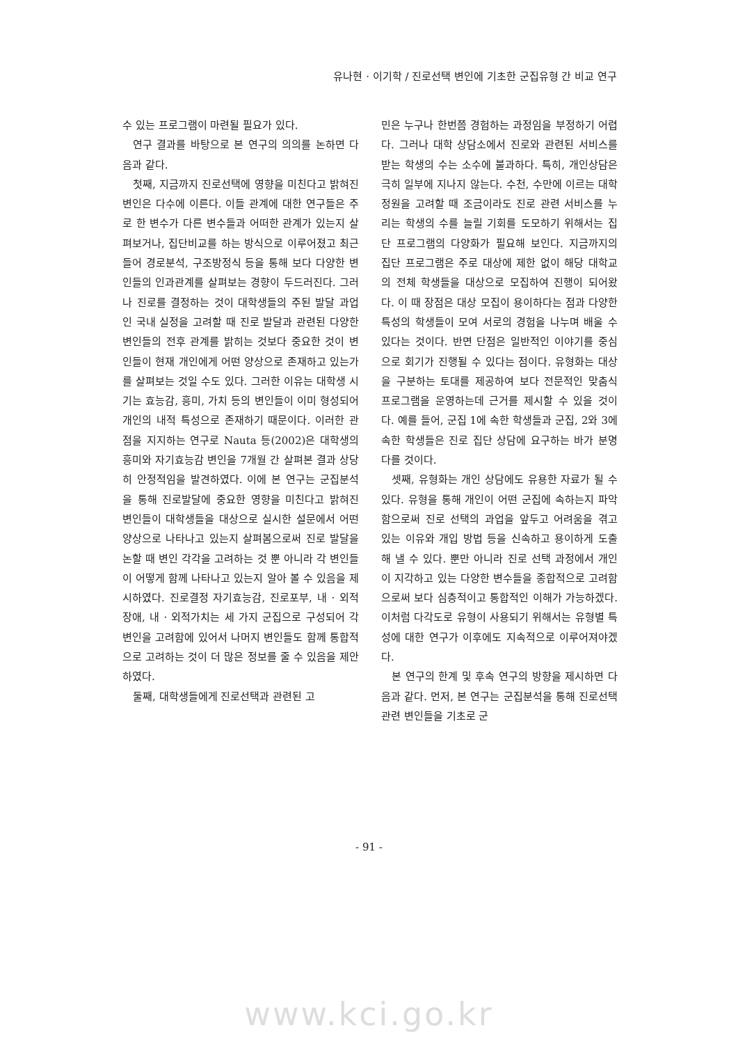유나현 · 이기학 / 진로선택 변인에 기초한 군집유형 간 비교 연구
수 있는 프로그램이 마련될 필요가 있다.
연구 결과를 바탕으로 본 연구의 의의를 논하면 다음과 같다.
첫째, 지금까지 진로선택에 영향을 미친다고 밝혀진 변인은 다수에 이른다. 이들 관계에 대한 연구들은 주로 한 변수가 다른 변수들과 어떠한 관계가 있는지 살펴보거나, 집단비교를 하는 방식으로 이루어졌고 최근 들어 경로분석, 구조방정식 등을 통해 보다 다양한 변인들의 인과관계를 살펴보는 경향이 두드러진다. 그러나 진로를 결정하는 것이 대학생들의 주된 발달 과업인 국내 실정을 고려할 때 진로 발달과 관련된 다양한 변인들의 전후 관계를 밝히는 것보다 중요한 것이 변인들이 현재 개인에게 어떤 양상으로 존재하고 있는가를 살펴보는 것일 수도 있다. 그러한 이유는 대학생 시기는 효능감, 흥미, 가치 등의 변인들이 이미 형성되어 개인의 내적 특성으로 존재하기 때문이다. 이러한 관점을 지지하는 연구로 Nauta 등(2002)은 대학생의 흥미와 자기효능감 변인을 7개월 간 살펴본 결과 상당히 안정적임을 발견하였다. 이에 본 연구는 군집분석을 통해 진로발달에 중요한 영향을 미친다고 밝혀진 변인들이 대학생들을 대상으로 실시한 설문에서 어떤 양상으로 나타나고 있는지 살펴봄으로써 진로 발달을 논할 때 변인 각각을 고려하는 것 뿐 아니라 각 변인들이 어떻게 함께 나타나고 있는지 알아 볼 수 있음을 제시하였다. 진로결정 자기효능감, 진로포부, 내 · 외적장애, 내 · 외적가치는 세 가지 군집으로 구성되어 각 변인을 고려함에 있어서 나머지 변인들도 함께 통합적으로 고려하는 것이 더 많은 정보를 줄 수 있음을 제안하였다.
둘째, 대학생들에게 진로선택과 관련된 고
민은 누구나 한번쯤 경험하는 과정임을 부정하기 어렵다. 그러나 대학 상담소에서 진로와 관련된 서비스를 받는 학생의 수는 소수에 불과하다. 특히, 개인상담은 극히 일부에 지나지 않는다. 수천, 수만에 이르는 대학 정원을 고려할 때 조금이라도 진로 관련 서비스를 누리는 학생의 수를 늘릴 기회를 도모하기 위해서는 집단 프로그램의 다양화가 필요해 보인다. 지금까지의 집단 프로그램은 주로 대상에 제한 없이 해당 대학교의 전체 학생들을 대상으로 모집하여 진행이 되어왔다. 이 때 장점은 대상 모집이 용이하다는 점과 다양한 특성의 학생들이 모여 서로의 경험을 나누며 배울 수 있다는 것이다. 반면 단점은 일반적인 이야기를 중심으로 회기가 진행될 수 있다는 점이다. 유형화는 대상을 구분하는 토대를 제공하여 보다 전문적인 맞춤식 프로그램을 운영하는데 근거를 제시할 수 있을 것이다. 예를 들어, 군집 1에 속한 학생들과 군집, 2와 3에 속한 학생들은 진로 집단 상담에 요구하는 바가 분명 다를 것이다.
셋째, 유형화는 개인 상담에도 유용한 자료가 될 수 있다. 유형을 통해 개인이 어떤 군집에 속하는지 파악함으로써 진로 선택의 과업을 앞두고 어려움을 겪고 있는 이유와 개입 방법 등을 신속하고 용이하게 도출해 낼 수 있다. 뿐만 아니라 진로 선택 과정에서 개인이 지각하고 있는 다양한 변수들을 종합적으로 고려함으로써 보다 심층적이고 통합적인 이해가 가능하겠다. 이처럼 다각도로 유형이 사용되기 위해서는 유형별 특성에 대한 연구가 이후에도 지속적으로 이루어져야겠다.
본 연구의 한계 및 후속 연구의 방향을 제시하면 다음과 같다. 먼저, 본 연구는 군집분석을 통해 진로선택 관련 변인들을 기초로 군
- 91 -
www.kci.go.kr